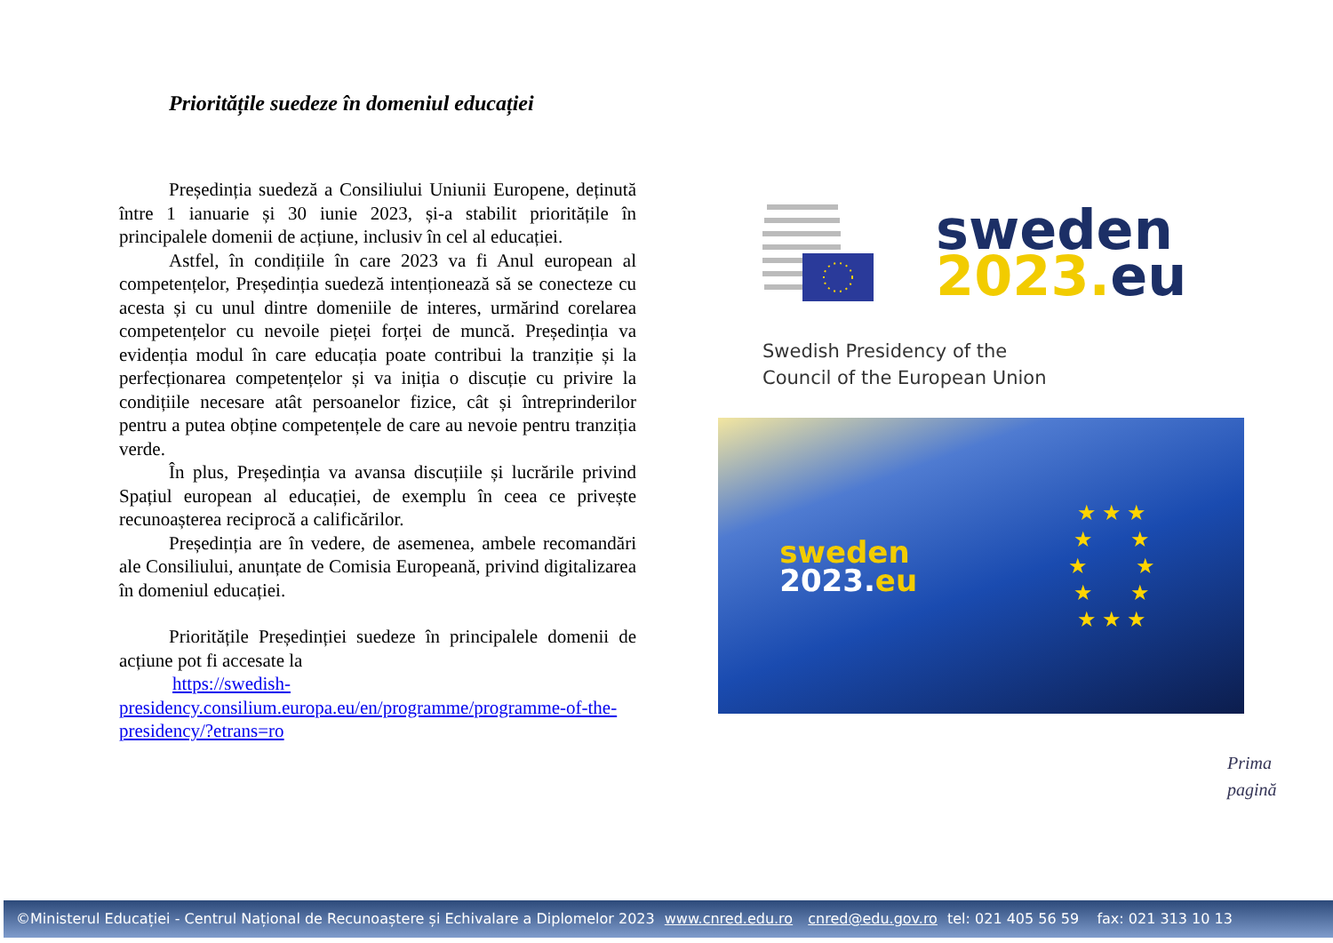Prioritățile suedeze în domeniul educației
Președinția suedeză a Consiliului Uniunii Europene, deținută între 1 ianuarie și 30 iunie 2023, și-a stabilit prioritățile în principalele domenii de acțiune, inclusiv în cel al educației.
Astfel, în condițiile în care 2023 va fi Anul european al competențelor, Președinția suedeză intenționează să se conecteze cu acesta și cu unul dintre domeniile de interes, urmărind corelarea competențelor cu nevoile pieței forței de muncă. Președinția va evidenția modul în care educația poate contribui la tranziție și la perfecționarea competențelor și va iniția o discuție cu privire la condițiile necesare atât persoanelor fizice, cât și întreprinderilor pentru a putea obține competențele de care au nevoie pentru tranziția verde.
În plus, Președinția va avansa discuțiile și lucrările privind Spațiul european al educației, de exemplu în ceea ce privește recunoașterea reciprocă a calificărilor.
Președinția are în vedere, de asemenea, ambele recomandări ale Consiliului, anunțate de Comisia Europeană, privind digitalizarea în domeniul educației.
Prioritățile Președinției suedeze în principalele domenii de acțiune pot fi accesate la
https://swedish-presidency.consilium.europa.eu/en/programme/programme-of-the-presidency/?etrans=ro
sweden
2023. eu
Swedish Presidency of the
Council of the European Union
sweden
2023. eu
★ ★ ★
★ ★
★ ★
★ ★
★ ★ ★
Prima
pagină
©Ministerul Educației - Centrul Național de Recunoaștere și Echivalare a Diplomelor 2023 www.cnred.edu.ro cnred@edu.gov.ro tel: 021 405 56 59 fax: 021 313 10 13